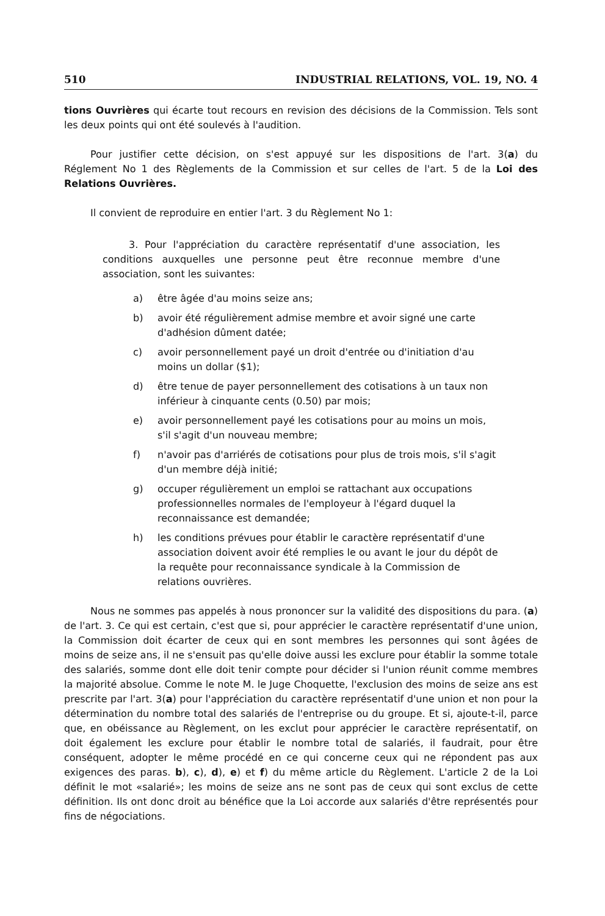510 INDUSTRIAL RELATIONS, VOL. 19, NO. 4
tions Ouvrières qui écarte tout recours en revision des décisions de la Commission. Tels sont les deux points qui ont été soulevés à l'audition.
Pour justifier cette décision, on s'est appuyé sur les dispositions de l'art. 3(a) du Réglement No 1 des Règlements de la Commission et sur celles de l'art. 5 de la Loi des Relations Ouvrières.
Il convient de reproduire en entier l'art. 3 du Règlement No 1:
3. Pour l'appréciation du caractère représentatif d'une association, les conditions auxquelles une personne peut être reconnue membre d'une association, sont les suivantes:
a) être âgée d'au moins seize ans;
b) avoir été régulièrement admise membre et avoir signé une carte d'adhésion dûment datée;
c) avoir personnellement payé un droit d'entrée ou d'initiation d'au moins un dollar ($1);
d) être tenue de payer personnellement des cotisations à un taux non inférieur à cinquante cents (0.50) par mois;
e) avoir personnellement payé les cotisations pour au moins un mois, s'il s'agit d'un nouveau membre;
f) n'avoir pas d'arriérés de cotisations pour plus de trois mois, s'il s'agit d'un membre déjà initié;
g) occuper régulièrement un emploi se rattachant aux occupations professionnelles normales de l'employeur à l'égard duquel la reconnaissance est demandée;
h) les conditions prévues pour établir le caractère représentatif d'une association doivent avoir été remplies le ou avant le jour du dépôt de la requête pour reconnaissance syndicale à la Commission de relations ouvrières.
Nous ne sommes pas appelés à nous prononcer sur la validité des dispositions du para. (a) de l'art. 3. Ce qui est certain, c'est que si, pour apprécier le caractère représentatif d'une union, la Commission doit écarter de ceux qui en sont membres les personnes qui sont âgées de moins de seize ans, il ne s'ensuit pas qu'elle doive aussi les exclure pour établir la somme totale des salariés, somme dont elle doit tenir compte pour décider si l'union réunit comme membres la majorité absolue. Comme le note M. le Juge Choquette, l'exclusion des moins de seize ans est prescrite par l'art. 3(a) pour l'appréciation du caractère représentatif d'une union et non pour la détermination du nombre total des salariés de l'entreprise ou du groupe. Et si, ajoute-t-il, parce que, en obéissance au Règlement, on les exclut pour apprécier le caractère représentatif, on doit également les exclure pour établir le nombre total de salariés, il faudrait, pour être conséquent, adopter le même procédé en ce qui concerne ceux qui ne répondent pas aux exigences des paras. b), c), d), e) et f) du même article du Règlement. L'article 2 de la Loi définit le mot «salarié»; les moins de seize ans ne sont pas de ceux qui sont exclus de cette définition. Ils ont donc droit au bénéfice que la Loi accorde aux salariés d'être représentés pour fins de négociations.